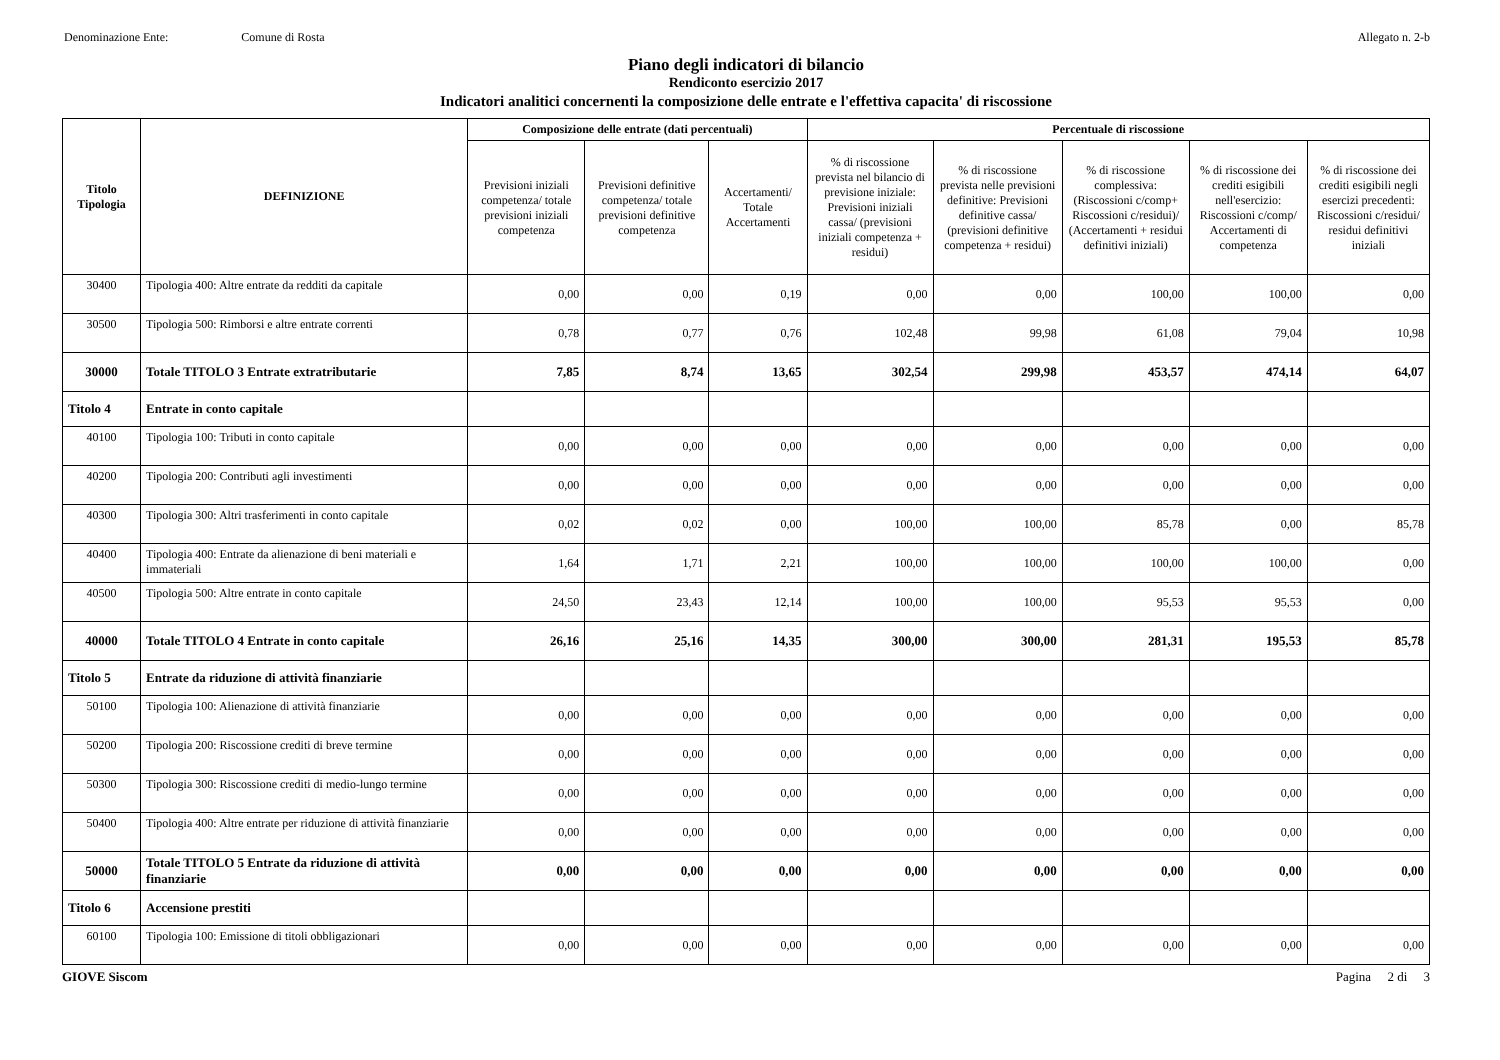Denominazione Ente: Comune di Rosta
Allegato n. 2-b
Piano degli indicatori di bilancio
Rendiconto esercizio 2017
Indicatori analitici concernenti la composizione delle entrate e l'effettiva capacita' di riscossione
| Titolo Tipologia | DEFINIZIONE | Composizione delle entrate (dati percentuali) | | | Percentuale di riscossione | | | | |
| --- | --- | --- | --- | --- | --- | --- | --- | --- | --- |
| | | Previsioni iniziali competenza/ totale previsioni iniziali competenza | Previsioni definitive competenza/ totale previsioni definitive competenza | Accertamenti/ Totale Accertamenti | % di riscossione prevista nel bilancio di previsione iniziale: Previsioni iniziali cassa/ (previsioni iniziali competenza + residui) | % di riscossione prevista nelle previsioni definitive: Previsioni definitive cassa/ (previsioni definitive competenza + residui) | % di riscossione complessiva: (Riscossioni c/comp+ Riscossioni c/residui)/ (Accertamenti + residui definitivi iniziali) | % di riscossione dei crediti esigibili nell'esercizio: Riscossioni c/comp/ Accertamenti di competenza | % di riscossione dei crediti esigibili negli esercizi precedenti: Riscossioni c/residui/ residui definitivi iniziali |
| 30400 | Tipologia 400: Altre entrate da redditi da capitale | 0,00 | 0,00 | 0,19 | 0,00 | 0,00 | 100,00 | 100,00 | 0,00 |
| 30500 | Tipologia 500: Rimborsi e altre entrate correnti | 0,78 | 0,77 | 0,76 | 102,48 | 99,98 | 61,08 | 79,04 | 10,98 |
| 30000 | Totale TITOLO 3 Entrate extratributarie | 7,85 | 8,74 | 13,65 | 302,54 | 299,98 | 453,57 | 474,14 | 64,07 |
| Titolo 4 | Entrate in conto capitale | | | | | | | | |
| 40100 | Tipologia 100: Tributi in conto capitale | 0,00 | 0,00 | 0,00 | 0,00 | 0,00 | 0,00 | 0,00 | 0,00 |
| 40200 | Tipologia 200: Contributi agli investimenti | 0,00 | 0,00 | 0,00 | 0,00 | 0,00 | 0,00 | 0,00 | 0,00 |
| 40300 | Tipologia 300: Altri trasferimenti in conto capitale | 0,02 | 0,02 | 0,00 | 100,00 | 100,00 | 85,78 | 0,00 | 85,78 |
| 40400 | Tipologia 400: Entrate da alienazione di beni materiali e immateriali | 1,64 | 1,71 | 2,21 | 100,00 | 100,00 | 100,00 | 100,00 | 0,00 |
| 40500 | Tipologia 500: Altre entrate in conto capitale | 24,50 | 23,43 | 12,14 | 100,00 | 100,00 | 95,53 | 95,53 | 0,00 |
| 40000 | Totale TITOLO 4 Entrate in conto capitale | 26,16 | 25,16 | 14,35 | 300,00 | 300,00 | 281,31 | 195,53 | 85,78 |
| Titolo 5 | Entrate da riduzione di attività finanziarie | | | | | | | | |
| 50100 | Tipologia 100: Alienazione di attività finanziarie | 0,00 | 0,00 | 0,00 | 0,00 | 0,00 | 0,00 | 0,00 | 0,00 |
| 50200 | Tipologia 200: Riscossione crediti di breve termine | 0,00 | 0,00 | 0,00 | 0,00 | 0,00 | 0,00 | 0,00 | 0,00 |
| 50300 | Tipologia 300: Riscossione crediti di medio-lungo termine | 0,00 | 0,00 | 0,00 | 0,00 | 0,00 | 0,00 | 0,00 | 0,00 |
| 50400 | Tipologia 400: Altre entrate per riduzione di attività finanziarie | 0,00 | 0,00 | 0,00 | 0,00 | 0,00 | 0,00 | 0,00 | 0,00 |
| 50000 | Totale TITOLO 5 Entrate da riduzione di attività finanziarie | 0,00 | 0,00 | 0,00 | 0,00 | 0,00 | 0,00 | 0,00 | 0,00 |
| Titolo 6 | Accensione prestiti | | | | | | | | |
| 60100 | Tipologia 100: Emissione di titoli obbligazionari | 0,00 | 0,00 | 0,00 | 0,00 | 0,00 | 0,00 | 0,00 | 0,00 |
GIOVE Siscom Pagina 2 di 3